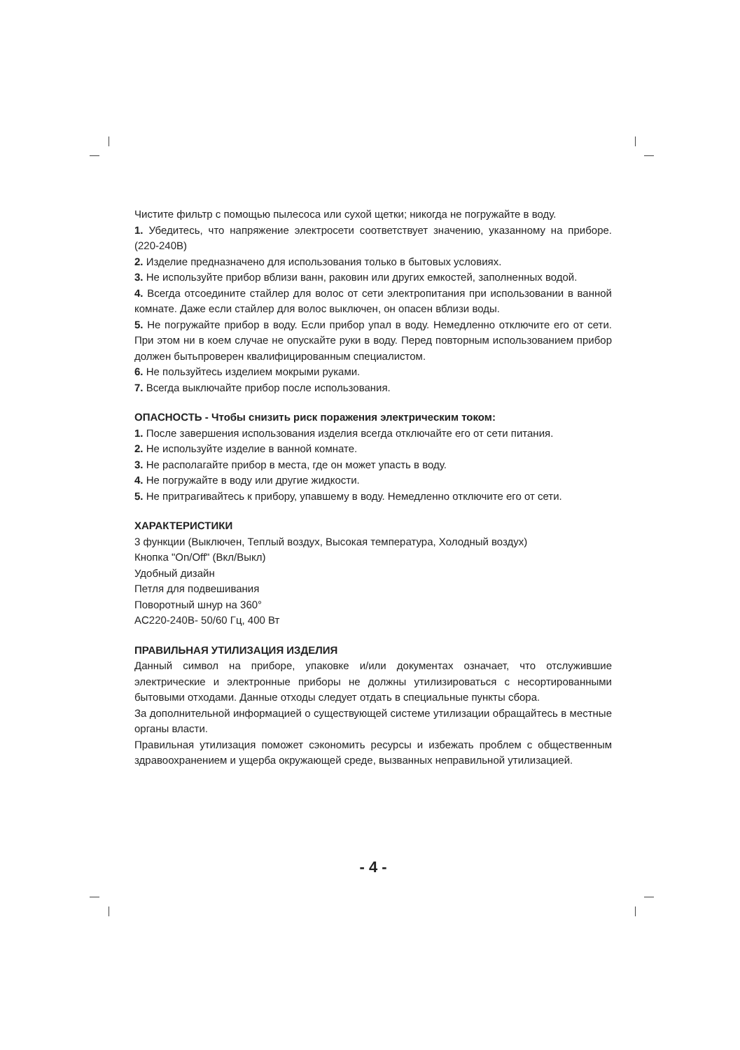Чистите фильтр с помощью пылесоса или сухой щетки; никогда не погружайте в воду.
1. Убедитесь, что напряжение электросети соответствует значению, указанному на приборе. (220-240В)
2. Изделие предназначено для использования только в бытовых условиях.
3. Не используйте прибор вблизи ванн, раковин или других емкостей, заполненных водой.
4. Всегда отсоедините стайлер для волос от сети электропитания при использовании в ванной комнате. Даже если стайлер для волос выключен, он опасен вблизи воды.
5. Не погружайте прибор в воду. Если прибор упал в воду. Немедленно отключите его от сети. При этом ни в коем случае не опускайте руки в воду. Перед повторным использованием прибор должен бытьпроверен квалифицированным специалистом.
6. Не пользуйтесь изделием мокрыми руками.
7. Всегда выключайте прибор после использования.
ОПАСНОСТЬ - Чтобы снизить риск поражения электрическим током:
1. После завершения использования изделия всегда отключайте его от сети питания.
2. Не используйте изделие в ванной комнате.
3. Не располагайте прибор в места, где он может упасть в воду.
4. Не погружайте в воду или другие жидкости.
5. Не притрагивайтесь к прибору, упавшему в воду. Немедленно отключите его от сети.
ХАРАКТЕРИСТИКИ
3 функции (Выключен, Теплый воздух, Высокая температура, Холодный воздух)
Кнопка "On/Off" (Вкл/Выкл)
Удобный дизайн
Петля для подвешивания
Поворотный шнур на 360°
AC220-240В- 50/60 Гц, 400 Вт
ПРАВИЛЬНАЯ УТИЛИЗАЦИЯ ИЗДЕЛИЯ
Данный символ на приборе, упаковке и/или документах означает, что отслужившие электрические и электронные приборы не должны утилизироваться с несортированными бытовыми отходами. Данные отходы следует отдать в специальные пункты сбора.
За дополнительной информацией о существующей системе утилизации обращайтесь в местные органы власти.
Правильная утилизация поможет сэкономить ресурсы и избежать проблем с общественным здравоохранением и ущерба окружающей среде, вызванных неправильной утилизацией.
- 4 -